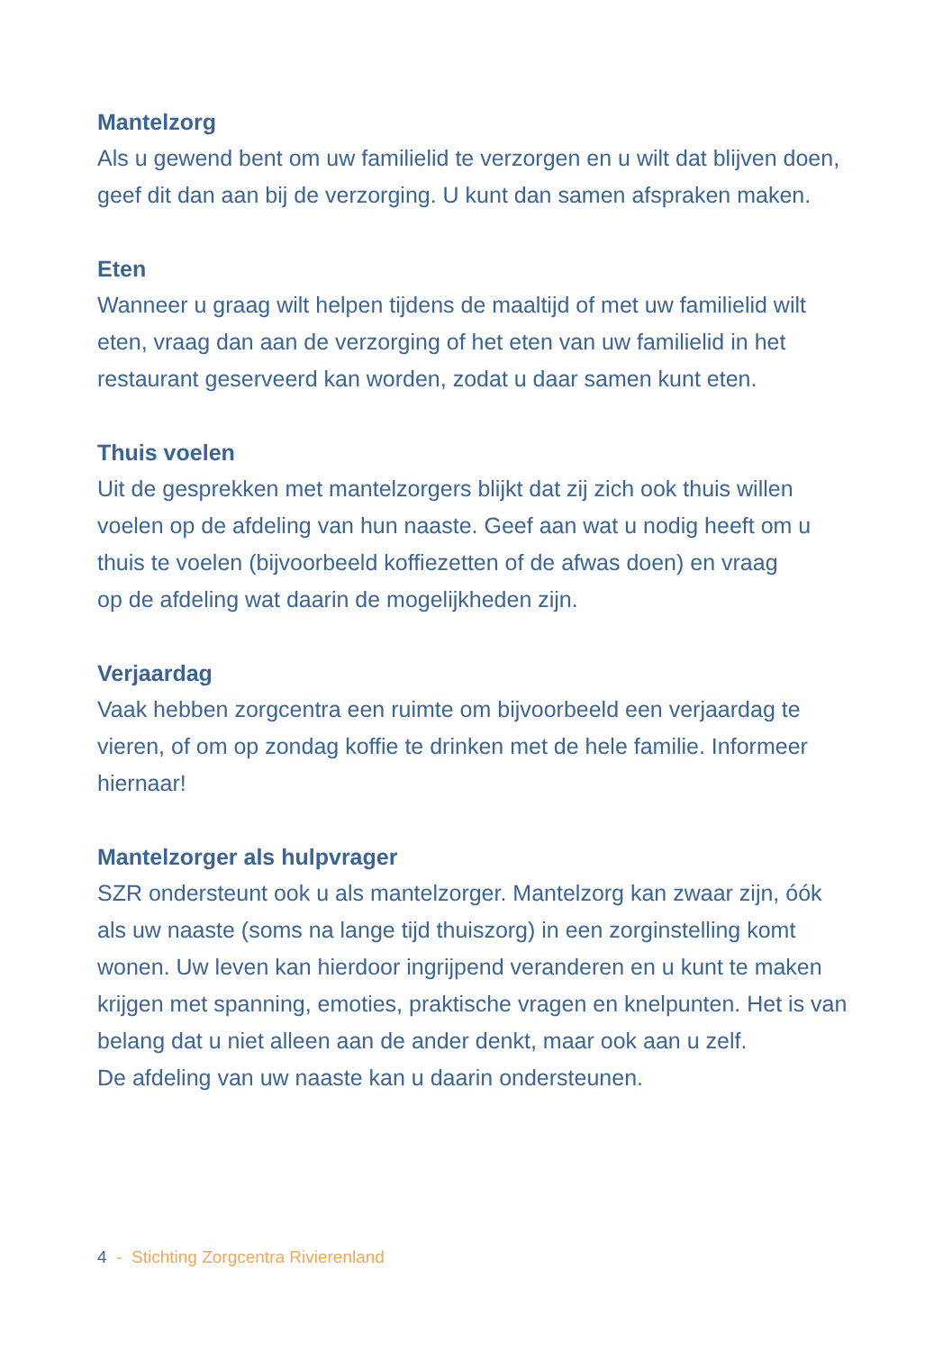Mantelzorg
Als u gewend bent om uw familielid te verzorgen en u wilt dat blijven doen,
geef dit dan aan bij de verzorging. U kunt dan samen afspraken maken.
Eten
Wanneer u graag wilt helpen tijdens de maaltijd of met uw familielid wilt
eten, vraag dan aan de verzorging of het eten van uw familielid in het
restaurant geserveerd kan worden, zodat u daar samen kunt eten.
Thuis voelen
Uit de gesprekken met mantelzorgers blijkt dat zij zich ook thuis willen
voelen op de afdeling van hun naaste. Geef aan wat u nodig heeft om u
thuis te voelen (bijvoorbeeld koffiezetten of de afwas doen) en vraag
op de afdeling wat daarin de mogelijkheden zijn.
Verjaardag
Vaak hebben zorgcentra een ruimte om bijvoorbeeld een verjaardag te
vieren, of om op zondag koffie te drinken met de hele familie. Informeer
hiernaar!
Mantelzorger als hulpvrager
SZR ondersteunt ook u als mantelzorger. Mantelzorg kan zwaar zijn, óók
als uw naaste (soms na lange tijd thuiszorg) in een zorginstelling komt
wonen. Uw leven kan hierdoor ingrijpend veranderen en u kunt te maken
krijgen met spanning, emoties, praktische vragen en knelpunten. Het is van
belang dat u niet alleen aan de ander denkt, maar ook aan u zelf.
De afdeling van uw naaste kan u daarin ondersteunen.
4 - Stichting Zorgcentra Rivierenland